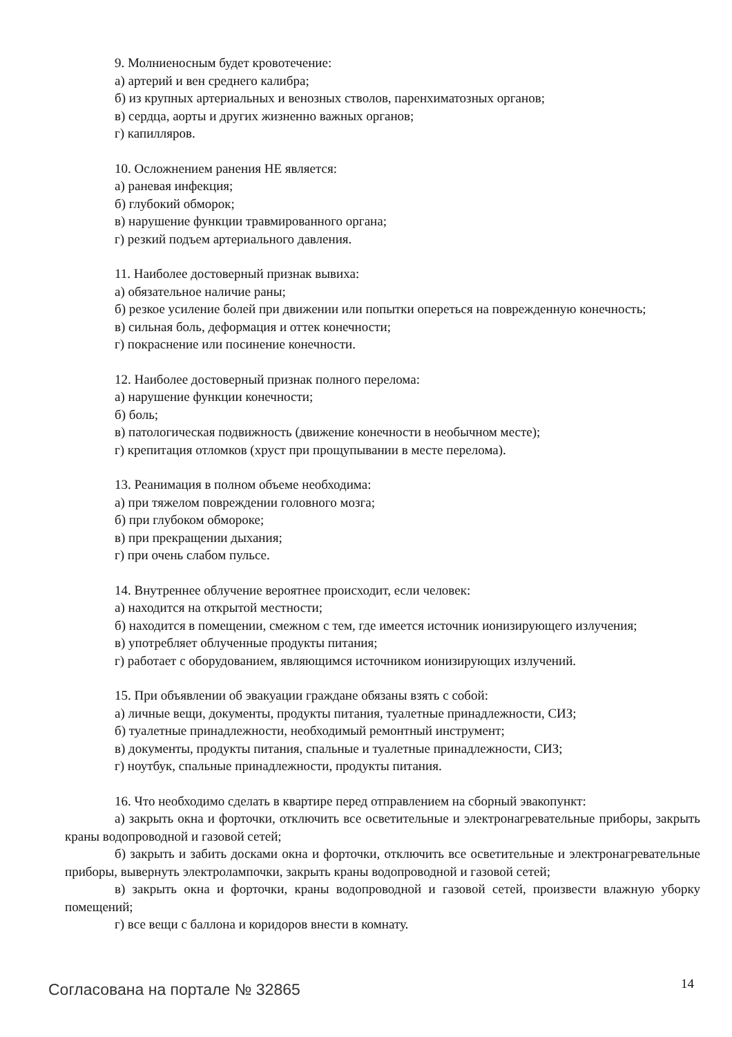9. Молниеносным будет кровотечение:
а) артерий и вен среднего калибра;
б) из крупных артериальных и венозных стволов, паренхиматозных органов;
в) сердца, аорты и других жизненно важных органов;
г) капилляров.
10. Осложнением ранения НЕ является:
а) раневая инфекция;
б) глубокий обморок;
в) нарушение функции травмированного органа;
г) резкий подъем артериального давления.
11. Наиболее достоверный признак вывиха:
а) обязательное наличие раны;
б) резкое усиление болей при движении или попытки опереться на поврежденную конечность;
в) сильная боль, деформация и оттек конечности;
г) покраснение или посинение конечности.
12. Наиболее достоверный признак полного перелома:
а) нарушение функции конечности;
б) боль;
в) патологическая подвижность (движение конечности в необычном месте);
г) крепитация отломков (хруст при прощупывании в месте перелома).
13. Реанимация в полном объеме необходима:
а) при тяжелом повреждении головного мозга;
б) при глубоком обмороке;
в) при прекращении дыхания;
г) при очень слабом пульсе.
14. Внутреннее облучение вероятнее происходит, если человек:
а) находится на открытой местности;
б) находится в помещении, смежном с тем, где имеется источник ионизирующего излучения;
в) употребляет облученные продукты питания;
г) работает с оборудованием, являющимся источником ионизирующих излучений.
15. При объявлении об эвакуации граждане обязаны взять с собой:
а) личные вещи, документы, продукты питания, туалетные принадлежности, СИЗ;
б) туалетные принадлежности, необходимый ремонтный инструмент;
в) документы, продукты питания, спальные и туалетные принадлежности, СИЗ;
г) ноутбук, спальные принадлежности, продукты питания.
16. Что необходимо сделать в квартире перед отправлением на сборный эвакопункт:
а) закрыть окна и форточки, отключить все осветительные и электронагревательные приборы, закрыть краны водопроводной и газовой сетей;
б) закрыть и забить досками окна и форточки, отключить все осветительные и электронагревательные приборы, вывернуть электролампочки, закрыть краны водопроводной и газовой сетей;
в) закрыть окна и форточки, краны водопроводной и газовой сетей, произвести влажную уборку помещений;
г) все вещи с баллона и коридоров внести в комнату.
Согласована на портале № 32865 14